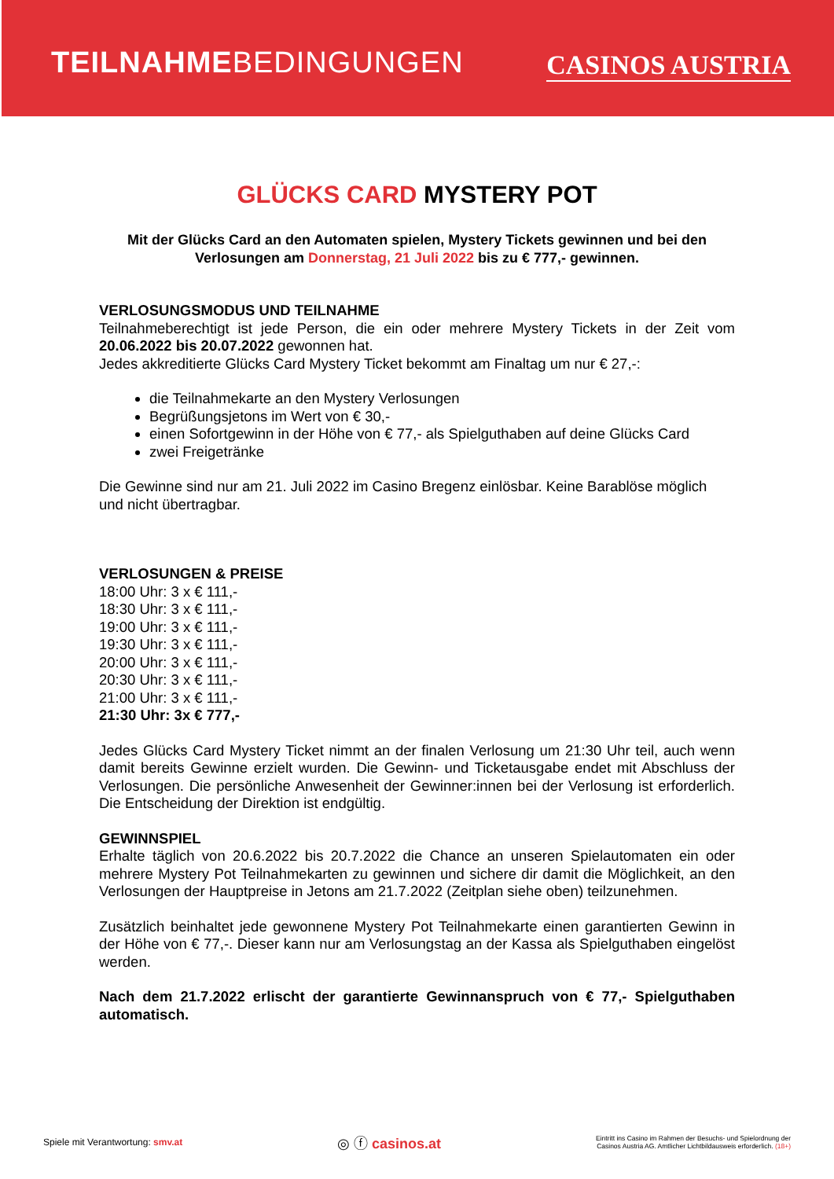TEILNAHMEBEDINGUNGEN
CASINOS AUSTRIA
GLÜCKS CARD MYSTERY POT
Mit der Glücks Card an den Automaten spielen, Mystery Tickets gewinnen und bei den Verlosungen am Donnerstag, 21 Juli 2022 bis zu € 777,- gewinnen.
VERLOSUNGSMODUS UND TEILNAHME
Teilnahmeberechtigt ist jede Person, die ein oder mehrere Mystery Tickets in der Zeit vom 20.06.2022 bis 20.07.2022 gewonnen hat.
Jedes akkreditierte Glücks Card Mystery Ticket bekommt am Finaltag um nur € 27,-:
die Teilnahmekarte an den Mystery Verlosungen
Begrüßungsjetons im Wert von € 30,-
einen Sofortgewinn in der Höhe von € 77,- als Spielguthaben auf deine Glücks Card
zwei Freigetränke
Die Gewinne sind nur am 21. Juli 2022 im Casino Bregenz einlösbar. Keine Barablöse möglich und nicht übertragbar.
VERLOSUNGEN & PREISE
18:00 Uhr: 3 x € 111,-
18:30 Uhr: 3 x € 111,-
19:00 Uhr: 3 x € 111,-
19:30 Uhr: 3 x € 111,-
20:00 Uhr: 3 x € 111,-
20:30 Uhr: 3 x € 111,-
21:00 Uhr: 3 x € 111,-
21:30 Uhr: 3x € 777,-
Jedes Glücks Card Mystery Ticket nimmt an der finalen Verlosung um 21:30 Uhr teil, auch wenn damit bereits Gewinne erzielt wurden. Die Gewinn- und Ticketausgabe endet mit Abschluss der Verlosungen. Die persönliche Anwesenheit der Gewinner:innen bei der Verlosung ist erforderlich. Die Entscheidung der Direktion ist endgültig.
GEWINNSPIEL
Erhalte täglich von 20.6.2022 bis 20.7.2022 die Chance an unseren Spielautomaten ein oder mehrere Mystery Pot Teilnahmekarten zu gewinnen und sichere dir damit die Möglichkeit, an den Verlosungen der Hauptpreise in Jetons am 21.7.2022 (Zeitplan siehe oben) teilzunehmen.
Zusätzlich beinhaltet jede gewonnene Mystery Pot Teilnahmekarte einen garantierten Gewinn in der Höhe von € 77,-. Dieser kann nur am Verlosungstag an der Kassa als Spielguthaben eingelöst werden.
Nach dem 21.7.2022 erlischt der garantierte Gewinnanspruch von € 77,- Spielguthaben automatisch.
Spiele mit Verantwortung: smv.at
◎ ⓕ casinos.at
Eintritt ins Casino im Rahmen der Besuchs- und Spielordnung der
Casinos Austria AG. Amtlicher Lichtbildausweis erforderlich. (18+)